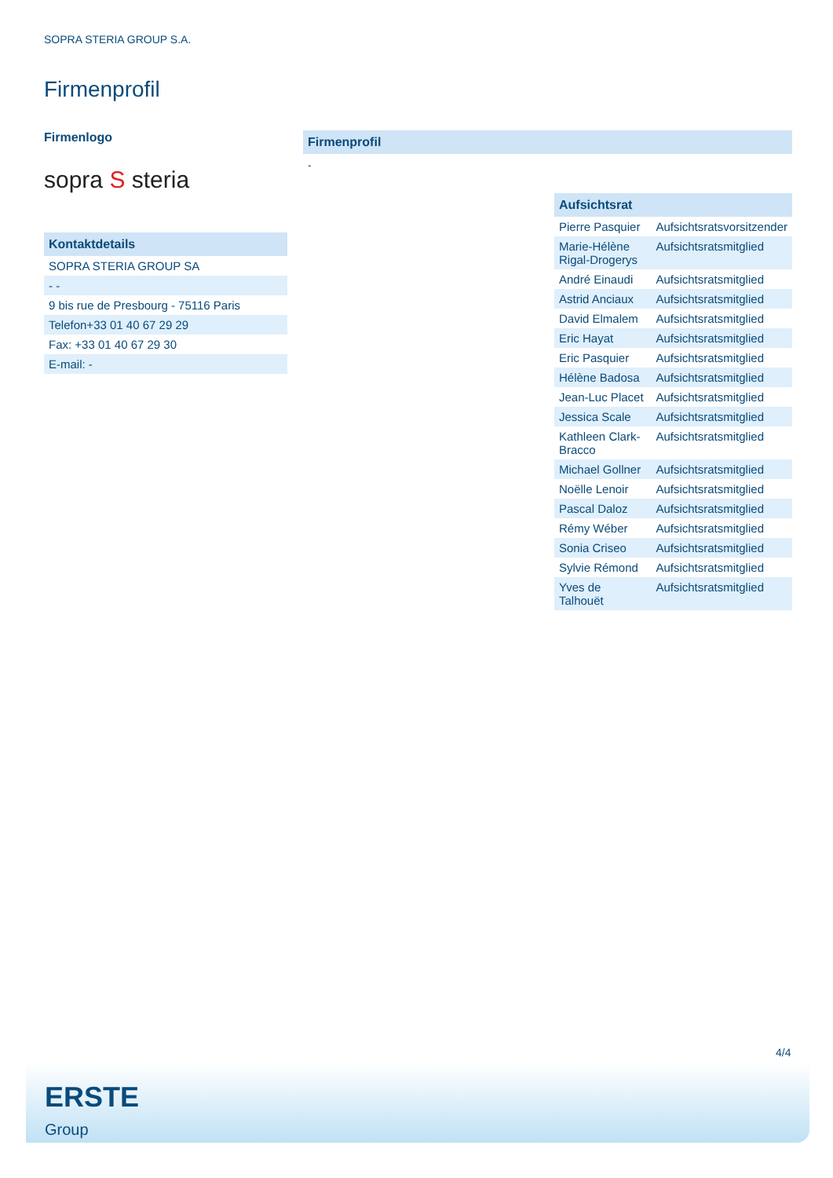SOPRA STERIA GROUP S.A.
Firmenprofil
Firmenlogo
sopra S steria
Kontaktdetails
| SOPRA STERIA GROUP SA |
| - - |
| 9 bis rue de Presbourg - 75116 Paris |
| Telefon+33 01 40 67 29 29 |
| Fax: +33 01 40 67 29 30 |
| E-mail: - |
Firmenprofil
-
Aufsichtsrat
| Pierre Pasquier | Aufsichtsratsvorsitzender |
| Marie-Hélène Rigal-Drogerys | Aufsichtsratsmitglied |
| André Einaudi | Aufsichtsratsmitglied |
| Astrid Anciaux | Aufsichtsratsmitglied |
| David Elmalem | Aufsichtsratsmitglied |
| Eric Hayat | Aufsichtsratsmitglied |
| Eric Pasquier | Aufsichtsratsmitglied |
| Hélène Badosa | Aufsichtsratsmitglied |
| Jean-Luc Placet | Aufsichtsratsmitglied |
| Jessica Scale | Aufsichtsratsmitglied |
| Kathleen Clark-Bracco | Aufsichtsratsmitglied |
| Michael Gollner | Aufsichtsratsmitglied |
| Noëlle Lenoir | Aufsichtsratsmitglied |
| Pascal Daloz | Aufsichtsratsmitglied |
| Rémy Wéber | Aufsichtsratsmitglied |
| Sonia Criseo | Aufsichtsratsmitglied |
| Sylvie Rémond | Aufsichtsratsmitglied |
| Yves de Talhouët | Aufsichtsratsmitglied |
4/4
ERSTE
Group